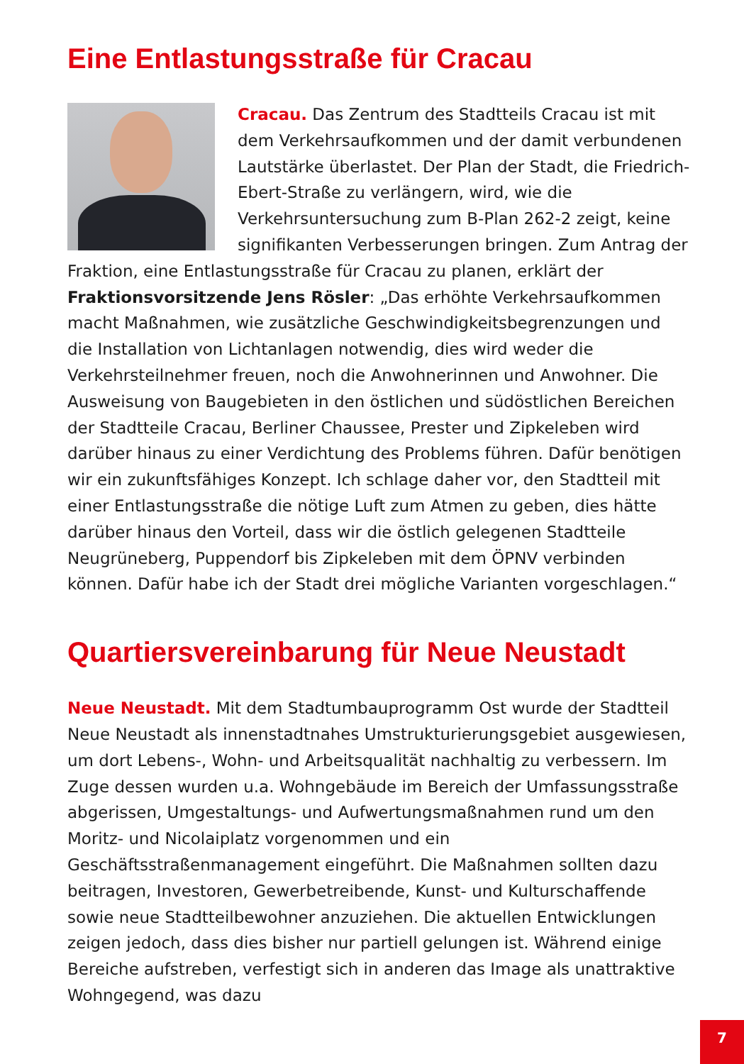Eine Entlastungsstraße für Cracau
Cracau. Das Zentrum des Stadtteils Cracau ist mit dem Verkehrsaufkommen und der damit verbundenen Lautstärke überlastet. Der Plan der Stadt, die Friedrich-Ebert-Straße zu verlängern, wird, wie die Verkehrsuntersuchung zum B-Plan 262-2 zeigt, keine signifikanten Verbesserungen bringen. Zum Antrag der Fraktion, eine Entlastungsstraße für Cracau zu planen, erklärt der Fraktionsvorsitzende Jens Rösler: „Das erhöhte Verkehrsaufkommen macht Maßnahmen, wie zusätzliche Geschwindigkeitsbegrenzungen und die Installation von Lichtanlagen notwendig, dies wird weder die Verkehrsteilnehmer freuen, noch die Anwohnerinnen und Anwohner. Die Ausweisung von Baugebieten in den östlichen und südöstlichen Bereichen der Stadtteile Cracau, Berliner Chaussee, Prester und Zipkeleben wird darüber hinaus zu einer Verdichtung des Problems führen. Dafür benötigen wir ein zukunftsfähiges Konzept. Ich schlage daher vor, den Stadtteil mit einer Entlastungsstraße die nötige Luft zum Atmen zu geben, dies hätte darüber hinaus den Vorteil, dass wir die östlich gelegenen Stadtteile Neugrüneberg, Puppendorf bis Zipkeleben mit dem ÖPNV verbinden können. Dafür habe ich der Stadt drei mögliche Varianten vorgeschlagen.“
Quartiersvereinbarung für Neue Neustadt
Neue Neustadt. Mit dem Stadtumbauprogramm Ost wurde der Stadtteil Neue Neustadt als innenstadtnahes Umstrukturierungsgebiet ausgewiesen, um dort Lebens-, Wohn- und Arbeitsqualität nachhaltig zu verbessern. Im Zuge dessen wurden u.a. Wohngebäude im Bereich der Umfassungsstraße abgerissen, Umgestaltungs- und Aufwertungsmaßnahmen rund um den Moritz- und Nicolaiplatz vorgenommen und ein Geschäftsstraßenmanagement eingeführt. Die Maßnahmen sollten dazu beitragen, Investoren, Gewerbetreibende, Kunst- und Kulturschaffende sowie neue Stadtteilbewohner anzuziehen. Die aktuellen Entwicklungen zeigen jedoch, dass dies bisher nur partiell gelungen ist. Während einige Bereiche aufstreben, verfestigt sich in anderen das Image als unattraktive Wohngegend, was dazu
7